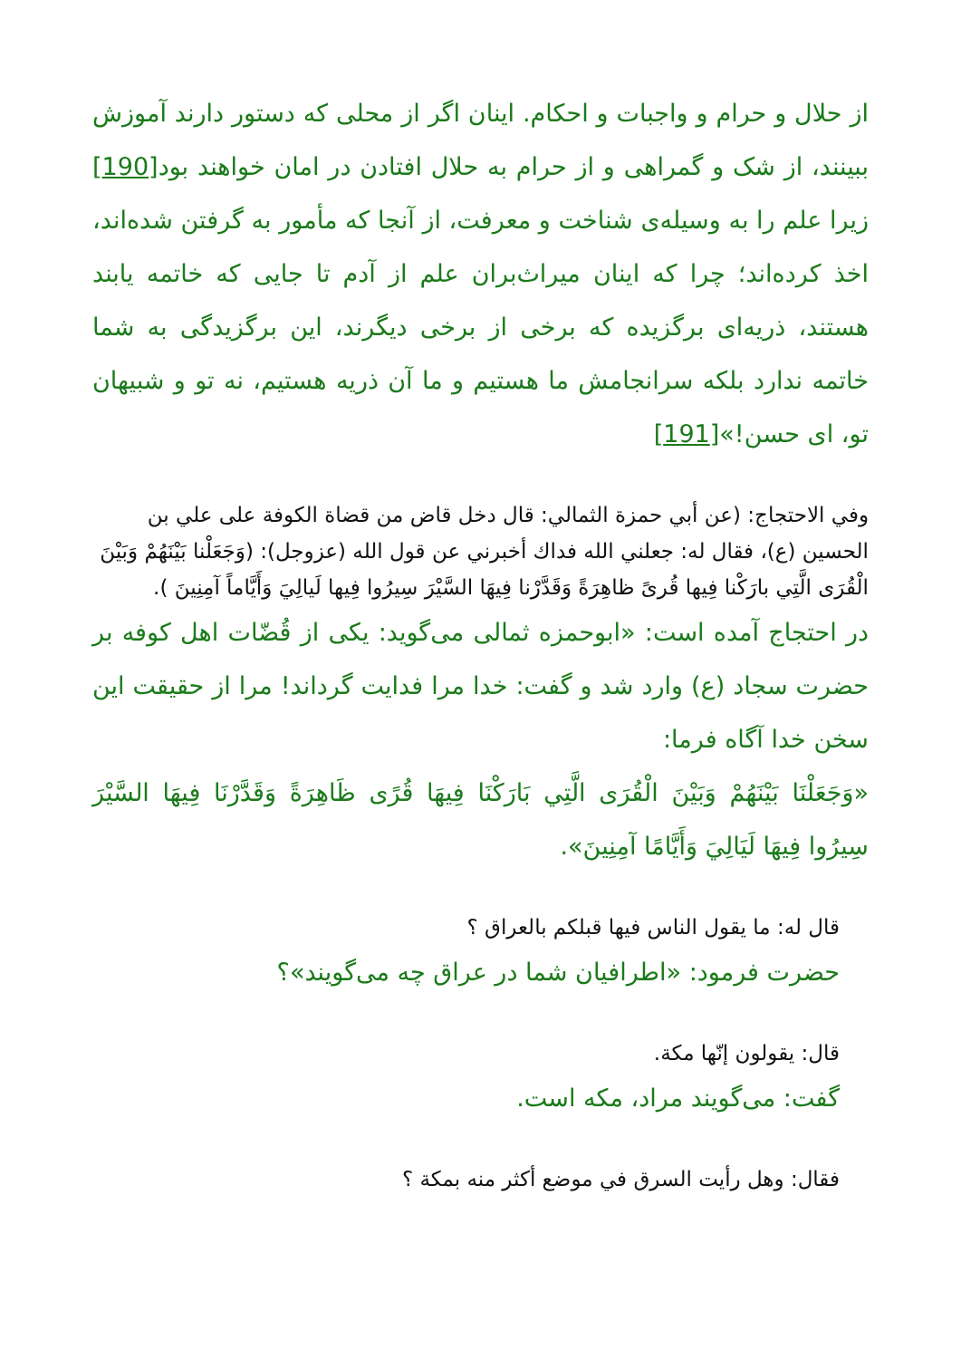از حلال و حرام و واجبات و احکام. اینان اگر از محلی که دستور دارند آموزش ببینند، از شک و گمراهی و از حرام به حلال افتادن در امان خواهند بود[190] زیرا علم را به وسیله‌ی شناخت و معرفت، از آنجا که مأمور به گرفتن شده‌اند، اخذ کرده‌اند؛ چرا که اینان میراث‌بران علم از آدم تا جایی که خاتمه یابند هستند، ذریه‌ای برگزیده که برخی از برخی دیگرند، این برگزیدگی به شما خاتمه ندارد بلکه سرانجامش ما هستیم و ما آن ذریه هستیم، نه تو و شبیهان تو، ای حسن!»[191]
وفي الاحتجاج: (عن أبي حمزة الثمالي: قال دخل قاض من قضاة الكوفة على علي بن الحسين (ع)، فقال له: جعلني الله فداك أخبرني عن قول الله (عزوجل): (وَجَعَلْنا بَيْنَهُمْ وَبَيْنَ الْقُرَى الَّتِي بارَكْنا فِيها قُرىً ظاهِرَةً وَقَدَّرْنا فِيهَا السَّيْرَ سِيرُوا فِيها لَيالِيَ وَأَيَّاماً آمِنِينَ ).
در احتجاج آمده است: «ابوحمزه ثمالی می‌گوید: یکی از قُضّات اهل کوفه بر حضرت سجاد (ع) وارد شد و گفت: خدا مرا فدایت گرداند! مرا از حقیقت این سخن خدا آگاه فرما:
«وَجَعَلْنَا بَيْنَهُمْ وَبَيْنَ الْقُرَى الَّتِي بَارَكْنَا فِيهَا قُرًى ظَاهِرَةً وَقَدَّرْنَا فِيهَا السَّيْرَ سِيرُوا فِيهَا لَيَالِيَ وَأَيَّامًا آمِنِينَ».
قال له: ما يقول الناس فيها قبلكم بالعراق ؟
حضرت فرمود: «اطرافیان شما در عراق چه می‌گویند»؟
قال: يقولون إنّها مكة.
گفت: می‌گویند مراد، مکه است.
فقال: وهل رأيت السرق في موضع أكثر منه بمكة ؟